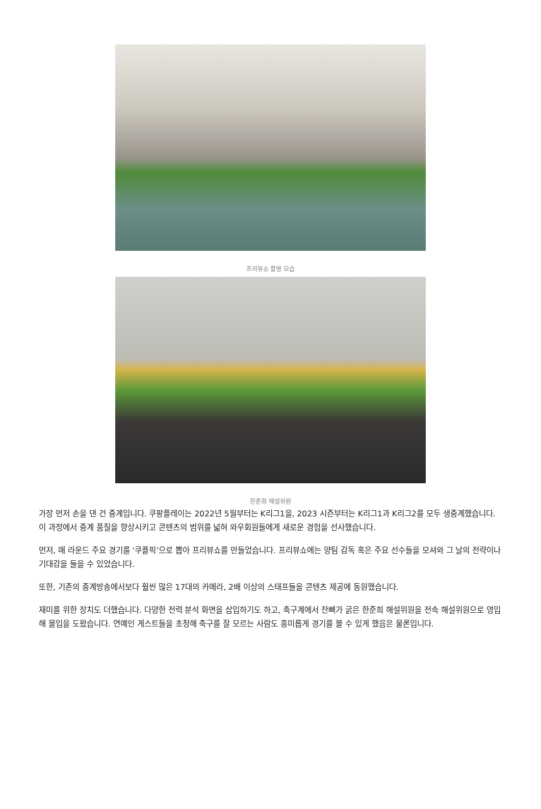프리뷰쇼 촬영 모습
한준희 해설위원
가장 먼저 손을 댄 건 중계입니다. 쿠팡플레이는 2022년 5월부터는 K리그1을, 2023 시즌부터는 K리그1과 K리그2를 모두 생중계했습니다. 이 과정에서 중계 품질을 향상시키고 콘텐츠의 범위를 넓혀 와우회원들에게 새로운 경험을 선사했습니다.
먼저, 매 라운드 주요 경기를 ‘쿠플픽’으로 뽑아 프리뷰쇼를 만들었습니다. 프리뷰쇼에는 양팀 감독 혹은 주요 선수들을 모셔와 그 날의 전략이나 기대감을 들을 수 있었습니다.
또한, 기존의 중계방송에서보다 훨씬 많은 17대의 카메라, 2배 이상의 스태프들을 콘텐츠 제공에 동원했습니다.
재미를 위한 장치도 더했습니다. 다양한 전력 분석 화면을 삽입하기도 하고, 축구계에서 잔뼈가 굵은 한준희 해설위원을 전속 해설위원으로 영입해 몰입을 도왔습니다. 연예인 게스트들을 초청해 축구를 잘 모르는 사람도 흥미롭게 경기를 볼 수 있게 했음은 물론입니다.